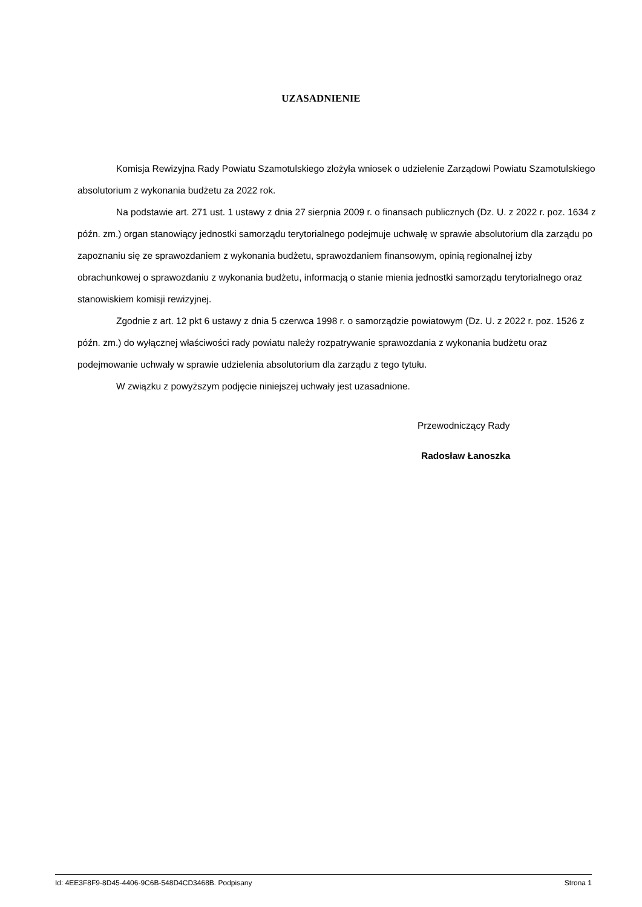UZASADNIENIE
Komisja Rewizyjna Rady Powiatu Szamotulskiego złożyła wniosek o udzielenie Zarządowi Powiatu Szamotulskiego absolutorium z wykonania budżetu za 2022 rok.
Na podstawie art. 271 ust. 1 ustawy z dnia 27 sierpnia 2009 r. o finansach publicznych (Dz. U. z 2022 r. poz. 1634 z późn. zm.) organ stanowiący jednostki samorządu terytorialnego podejmuje uchwałę w sprawie absolutorium dla zarządu po zapoznaniu się ze sprawozdaniem z wykonania budżetu, sprawozdaniem finansowym, opinią regionalnej izby obrachunkowej o sprawozdaniu z wykonania budżetu, informacją o stanie mienia jednostki samorządu terytorialnego oraz stanowiskiem komisji rewizyjnej.
Zgodnie z art. 12 pkt 6 ustawy z dnia 5 czerwca 1998 r. o samorządzie powiatowym (Dz. U. z 2022 r. poz. 1526 z późn. zm.) do wyłącznej właściwości rady powiatu należy rozpatrywanie sprawozdania z wykonania budżetu oraz podejmowanie uchwały w sprawie udzielenia absolutorium dla zarządu z tego tytułu.
W związku z powyższym podjęcie niniejszej uchwały jest uzasadnione.
Przewodniczący Rady
Radosław Łanoszka
Id: 4EE3F8F9-8D45-4406-9C6B-548D4CD3468B. Podpisany Strona 1